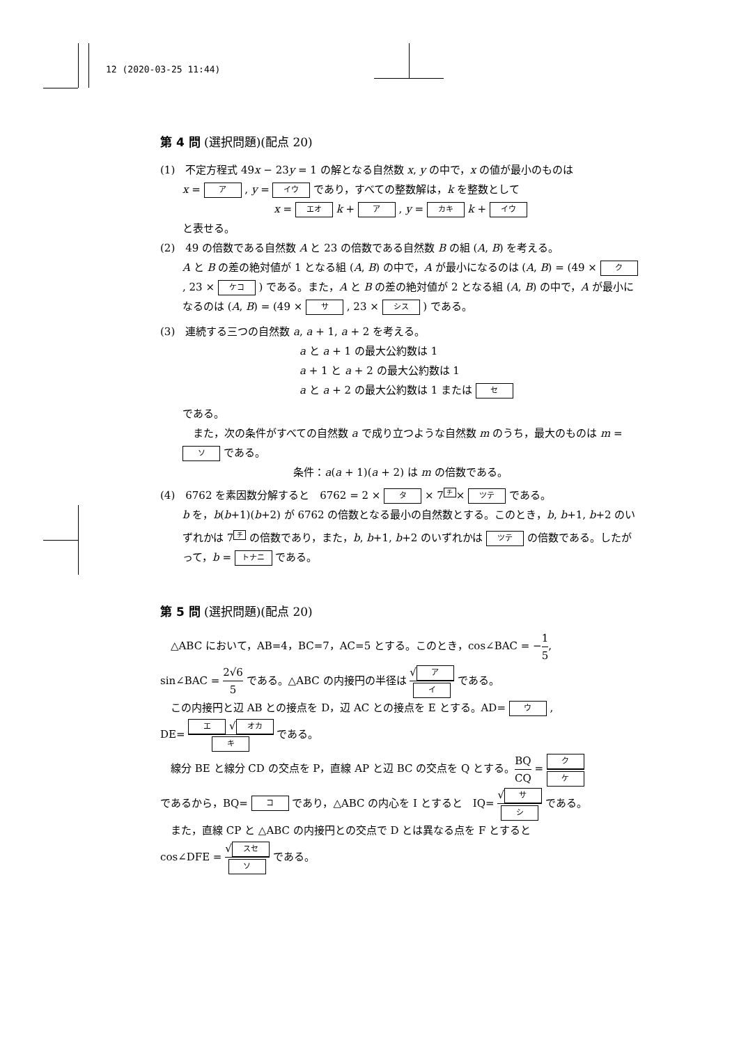12 (2020-03-25 11:44)
第 4 問 (選択問題)(配点 20)
(1)　不定方程式 49x − 23y = 1 の解となる自然数 x, y の中で，x の値が最小のものは
x = ア , y = イウ であり，すべての整数解は，k を整数として
x = エオ k + ア , y = カキ k + イウ
と表せる。
(2)　49 の倍数である自然数 A と 23 の倍数である自然数 B の組 (A, B) を考える。
A と B の差の絶対値が 1 となる組 (A, B) の中で，A が最小になるのは (A, B) = (49 × ク , 23 × ケコ ) である。また，A と B の差の絶対値が 2 となる組 (A, B) の中で，A が最小になるのは (A, B) = (49 × サ , 23 × シス ) である。
(3)　連続する三つの自然数 a, a + 1, a + 2 を考える。
a と a + 1 の最大公約数は 1
a + 1 と a + 2 の最大公約数は 1
a と a + 2 の最大公約数は 1 または セ
である。
　また，次の条件がすべての自然数 a で成り立つような自然数 m のうち，最大のものは m = ソ である。
条件：a(a + 1)(a + 2) は m の倍数である。
(4)　6762 を素因数分解すると　6762 = 2 × タ × 7<sup>チ</sup>× ツテ である。
b を，b(b+1)(b+2) が 6762 の倍数となる最小の自然数とする。このとき，b, b+1, b+2 のいずれかは 7<sup>チ</sup> の倍数であり，また，b, b+1, b+2 のいずれかは ツテ の倍数である。したがって，b = トナニ である。
第 5 問 (選択問題)(配点 20)
　△ABC において，AB=4，BC=7，AC=5 とする。このとき，cos∠BAC = −1 5,
sin∠BAC = 2√6 5 である。△ABC の内接円の半径は √ ア イ である。
　この内接円と辺 AB との接点を D，辺 AC との接点を E とする。AD= ウ ,
DE= エ √ オカ キ である。
　線分 BE と線分 CD の交点を P，直線 AP と辺 BC の交点を Q とする。BQ CQ = ク ケ
であるから，BQ= コ であり，△ABC の内心を I とすると　IQ= √ サ シ である。
　また，直線 CP と △ABC の内接円との交点で D とは異なる点を F とすると
cos∠DFE = √ スセ ソ である。